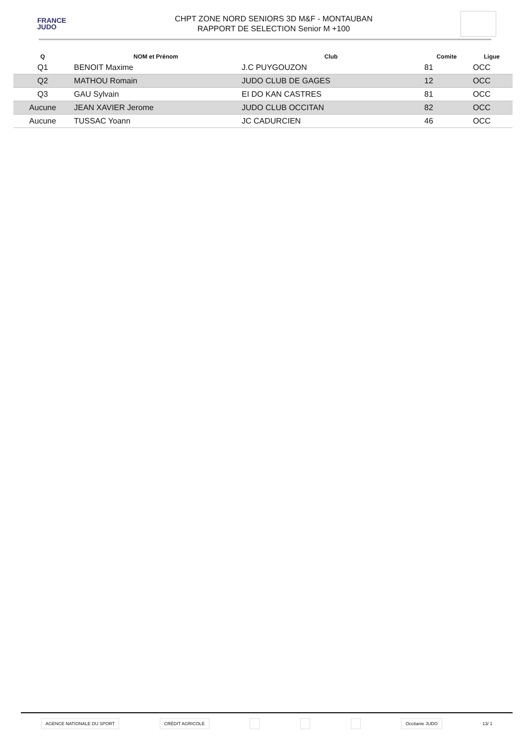FRANCE
JUDO
CHPT ZONE NORD SENIORS 3D M&F - MONTAUBAN
RAPPORT DE SELECTION Senior M +100
| Q | NOM et Prénom | Club | Comite | Ligue |
| --- | --- | --- | --- | --- |
| Q1 | BENOIT Maxime | J.C PUYGOUZON | 81 | OCC |
| Q2 | MATHOU Romain | JUDO CLUB DE GAGES | 12 | OCC |
| Q3 | GAU Sylvain | EI DO KAN CASTRES | 81 | OCC |
| Aucune | JEAN XAVIER Jerome | JUDO CLUB OCCITAN | 82 | OCC |
| Aucune | TUSSAC Yoann | JC CADURCIEN | 46 | OCC |
AGENCE NATIONALE DU SPORT CRÉDIT AGRICOLE Occitanie JUDO
13/ 1